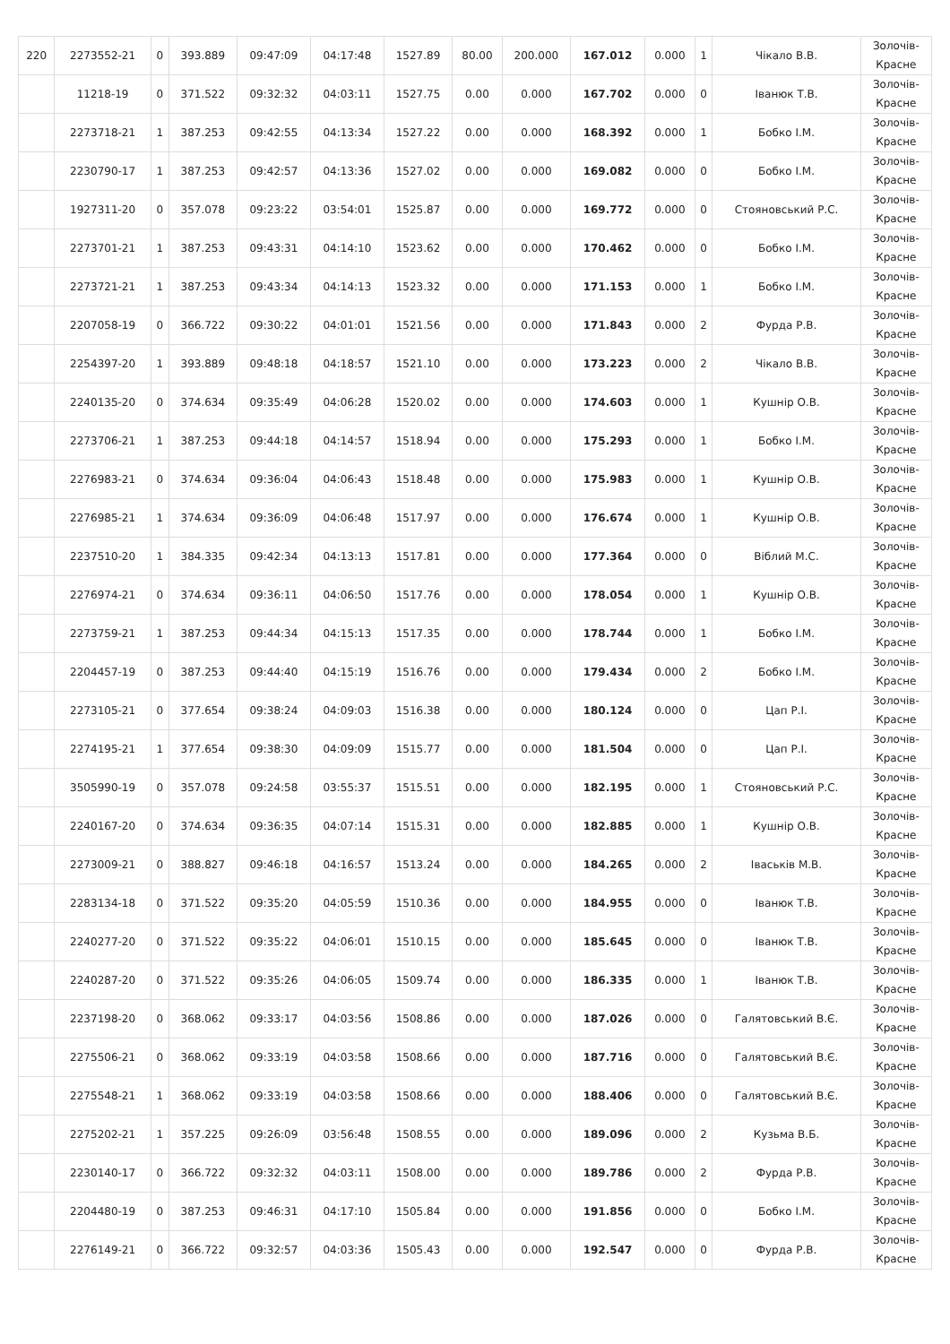| 220 | 2273552-21 | 0 | 393.889 | 09:47:09 | 04:17:48 | 1527.89 | 80.00 | 200.000 | 167.012 | 0.000 | 1 | Чікало В.В. | Золочів- Красне |
| | 11218-19 | 0 | 371.522 | 09:32:32 | 04:03:11 | 1527.75 | 0.00 | 0.000 | 167.702 | 0.000 | 0 | Іванюк Т.В. | Золочів- Красне |
| | 2273718-21 | 1 | 387.253 | 09:42:55 | 04:13:34 | 1527.22 | 0.00 | 0.000 | 168.392 | 0.000 | 1 | Бобко І.М. | Золочів- Красне |
| | 2230790-17 | 1 | 387.253 | 09:42:57 | 04:13:36 | 1527.02 | 0.00 | 0.000 | 169.082 | 0.000 | 0 | Бобко І.М. | Золочів- Красне |
| | 1927311-20 | 0 | 357.078 | 09:23:22 | 03:54:01 | 1525.87 | 0.00 | 0.000 | 169.772 | 0.000 | 0 | Стояновський Р.С. | Золочів- Красне |
| | 2273701-21 | 1 | 387.253 | 09:43:31 | 04:14:10 | 1523.62 | 0.00 | 0.000 | 170.462 | 0.000 | 0 | Бобко І.М. | Золочів- Красне |
| | 2273721-21 | 1 | 387.253 | 09:43:34 | 04:14:13 | 1523.32 | 0.00 | 0.000 | 171.153 | 0.000 | 1 | Бобко І.М. | Золочів- Красне |
| | 2207058-19 | 0 | 366.722 | 09:30:22 | 04:01:01 | 1521.56 | 0.00 | 0.000 | 171.843 | 0.000 | 2 | Фурда Р.В. | Золочів- Красне |
| | 2254397-20 | 1 | 393.889 | 09:48:18 | 04:18:57 | 1521.10 | 0.00 | 0.000 | 173.223 | 0.000 | 2 | Чікало В.В. | Золочів- Красне |
| | 2240135-20 | 0 | 374.634 | 09:35:49 | 04:06:28 | 1520.02 | 0.00 | 0.000 | 174.603 | 0.000 | 1 | Кушнір О.В. | Золочів- Красне |
| | 2273706-21 | 1 | 387.253 | 09:44:18 | 04:14:57 | 1518.94 | 0.00 | 0.000 | 175.293 | 0.000 | 1 | Бобко І.М. | Золочів- Красне |
| | 2276983-21 | 0 | 374.634 | 09:36:04 | 04:06:43 | 1518.48 | 0.00 | 0.000 | 175.983 | 0.000 | 1 | Кушнір О.В. | Золочів- Красне |
| | 2276985-21 | 1 | 374.634 | 09:36:09 | 04:06:48 | 1517.97 | 0.00 | 0.000 | 176.674 | 0.000 | 1 | Кушнір О.В. | Золочів- Красне |
| | 2237510-20 | 1 | 384.335 | 09:42:34 | 04:13:13 | 1517.81 | 0.00 | 0.000 | 177.364 | 0.000 | 0 | Віблий М.С. | Золочів- Красне |
| | 2276974-21 | 0 | 374.634 | 09:36:11 | 04:06:50 | 1517.76 | 0.00 | 0.000 | 178.054 | 0.000 | 1 | Кушнір О.В. | Золочів- Красне |
| | 2273759-21 | 1 | 387.253 | 09:44:34 | 04:15:13 | 1517.35 | 0.00 | 0.000 | 178.744 | 0.000 | 1 | Бобко І.М. | Золочів- Красне |
| | 2204457-19 | 0 | 387.253 | 09:44:40 | 04:15:19 | 1516.76 | 0.00 | 0.000 | 179.434 | 0.000 | 2 | Бобко І.М. | Золочів- Красне |
| | 2273105-21 | 0 | 377.654 | 09:38:24 | 04:09:03 | 1516.38 | 0.00 | 0.000 | 180.124 | 0.000 | 0 | Цап Р.І. | Золочів- Красне |
| | 2274195-21 | 1 | 377.654 | 09:38:30 | 04:09:09 | 1515.77 | 0.00 | 0.000 | 181.504 | 0.000 | 0 | Цап Р.І. | Золочів- Красне |
| | 3505990-19 | 0 | 357.078 | 09:24:58 | 03:55:37 | 1515.51 | 0.00 | 0.000 | 182.195 | 0.000 | 1 | Стояновський Р.С. | Золочів- Красне |
| | 2240167-20 | 0 | 374.634 | 09:36:35 | 04:07:14 | 1515.31 | 0.00 | 0.000 | 182.885 | 0.000 | 1 | Кушнір О.В. | Золочів- Красне |
| | 2273009-21 | 0 | 388.827 | 09:46:18 | 04:16:57 | 1513.24 | 0.00 | 0.000 | 184.265 | 0.000 | 2 | Іваськів М.В. | Золочів- Красне |
| | 2283134-18 | 0 | 371.522 | 09:35:20 | 04:05:59 | 1510.36 | 0.00 | 0.000 | 184.955 | 0.000 | 0 | Іванюк Т.В. | Золочів- Красне |
| | 2240277-20 | 0 | 371.522 | 09:35:22 | 04:06:01 | 1510.15 | 0.00 | 0.000 | 185.645 | 0.000 | 0 | Іванюк Т.В. | Золочів- Красне |
| | 2240287-20 | 0 | 371.522 | 09:35:26 | 04:06:05 | 1509.74 | 0.00 | 0.000 | 186.335 | 0.000 | 1 | Іванюк Т.В. | Золочів- Красне |
| | 2237198-20 | 0 | 368.062 | 09:33:17 | 04:03:56 | 1508.86 | 0.00 | 0.000 | 187.026 | 0.000 | 0 | Галятовський В.Є. | Золочів- Красне |
| | 2275506-21 | 0 | 368.062 | 09:33:19 | 04:03:58 | 1508.66 | 0.00 | 0.000 | 187.716 | 0.000 | 0 | Галятовський В.Є. | Золочів- Красне |
| | 2275548-21 | 1 | 368.062 | 09:33:19 | 04:03:58 | 1508.66 | 0.00 | 0.000 | 188.406 | 0.000 | 0 | Галятовський В.Є. | Золочів- Красне |
| | 2275202-21 | 1 | 357.225 | 09:26:09 | 03:56:48 | 1508.55 | 0.00 | 0.000 | 189.096 | 0.000 | 2 | Кузьма В.Б. | Золочів- Красне |
| | 2230140-17 | 0 | 366.722 | 09:32:32 | 04:03:11 | 1508.00 | 0.00 | 0.000 | 189.786 | 0.000 | 2 | Фурда Р.В. | Золочів- Красне |
| | 2204480-19 | 0 | 387.253 | 09:46:31 | 04:17:10 | 1505.84 | 0.00 | 0.000 | 191.856 | 0.000 | 0 | Бобко І.М. | Золочів- Красне |
| | 2276149-21 | 0 | 366.722 | 09:32:57 | 04:03:36 | 1505.43 | 0.00 | 0.000 | 192.547 | 0.000 | 0 | Фурда Р.В. | Золочів- Красне |